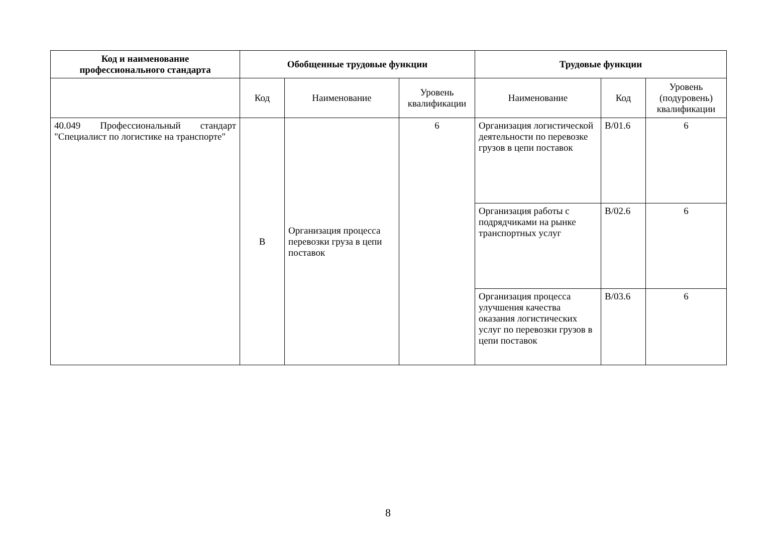| Код и наименование профессионального стандарта | Обобщенные трудовые функции | | | Трудовые функции | | |
| --- | --- | --- | --- | --- | --- | --- |
| | Код | Наименование | Уровень квалификации | Наименование | Код | Уровень (подуровень) квалификации |
| 40.049 Профессиональный стандарт "Специалист по логистике на транспорте" | B | Организация процесса перевозки груза в цепи поставок | 6 | Организация логистической деятельности по перевозке грузов в цепи поставок | B/01.6 | 6 |
| | | | | Организация работы с подрядчиками на рынке транспортных услуг | B/02.6 | 6 |
| | | | | Организация процесса улучшения качества оказания логистических услуг по перевозки грузов в цепи поставок | B/03.6 | 6 |
8